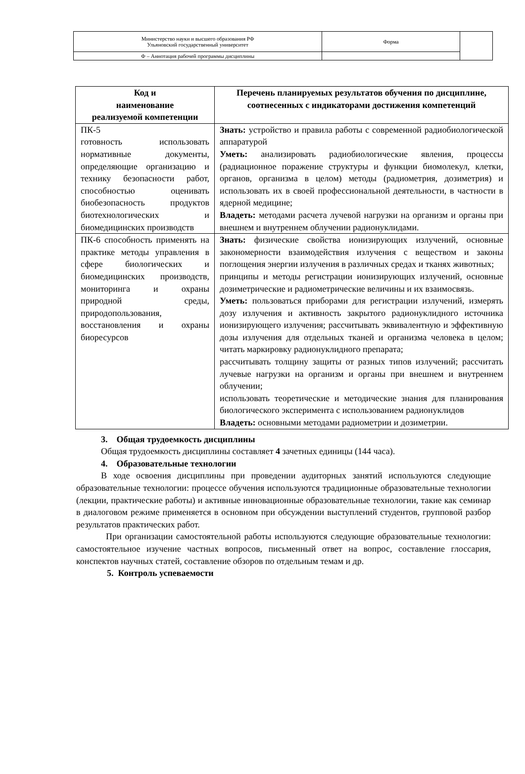| Министерство науки и высшего образования РФ Ульяновский государственный университет | Форма | |
| Ф – Аннотация рабочей программы дисциплины | | |
| Код и наименование реализуемой компетенции | Перечень планируемых результатов обучения по дисциплине, соотнесенных с индикаторами достижения компетенций |
| --- | --- |
| ПК-5 готовность использовать нормативные документы, определяющие организацию и технику безопасности работ, способностью оценивать биобезопасность продуктов биотехнологических и биомедицинских производств | Знать: устройство и правила работы с современной радиобиологической аппаратурой Уметь: анализировать радиобиологические явления, процессы (радиационное поражение структуры и функции биомолекул, клетки, органов, организма в целом) методы (радиометрия, дозиметрия) и использовать их в своей профессиональной деятельности, в частности в ядерной медицине; Владеть: методами расчета лучевой нагрузки на организм и органы при внешнем и внутреннем облучении радионуклидами. |
| ПК-6 способность применять на практике методы управления в сфере биологических и биомедицинских производств, мониторинга и охраны природной среды, природопользования, восстановления и охраны биоресурсов | Знать: физические свойства ионизирующих излучений, основные закономерности взаимодействия излучения с веществом и законы поглощения энергии излучения в различных средах и тканях животных; принципы и методы регистрации ионизирующих излучений, основные дозиметрические и радиометрические величины и их взаимосвязь. Уметь: пользоваться приборами для регистрации излучений, измерять дозу излучения и активность закрытого радионуклидного источника ионизирующего излучения; рассчитывать эквивалентную и эффективную дозы излучения для отдельных тканей и организма человека в целом; читать маркировку радионуклидного препарата; рассчитывать толщину защиты от разных типов излучений; рассчитать лучевые нагрузки на организм и органы при внешнем и внутреннем облучении; использовать теоретические и методические знания для планирования биологического эксперимента с использованием радионуклидов Владеть: основными методами радиометрии и дозиметрии. |
3. Общая трудоемкость дисциплины
Общая трудоемкость дисциплины составляет 4 зачетных единицы (144 часа).
4. Образовательные технологии
В ходе освоения дисциплины при проведении аудиторных занятий используются следующие образовательные технологии: процессе обучения используются традиционные образовательные технологии (лекции, практические работы) и активные инновационные образовательные технологии, такие как семинар в диалоговом режиме применяется в основном при обсуждении выступлений студентов, групповой разбор результатов практических работ.
При организации самостоятельной работы используются следующие образовательные технологии: самостоятельное изучение частных вопросов, письменный ответ на вопрос, составление глоссария, конспектов научных статей, составление обзоров по отдельным темам и др.
5. Контроль успеваемости